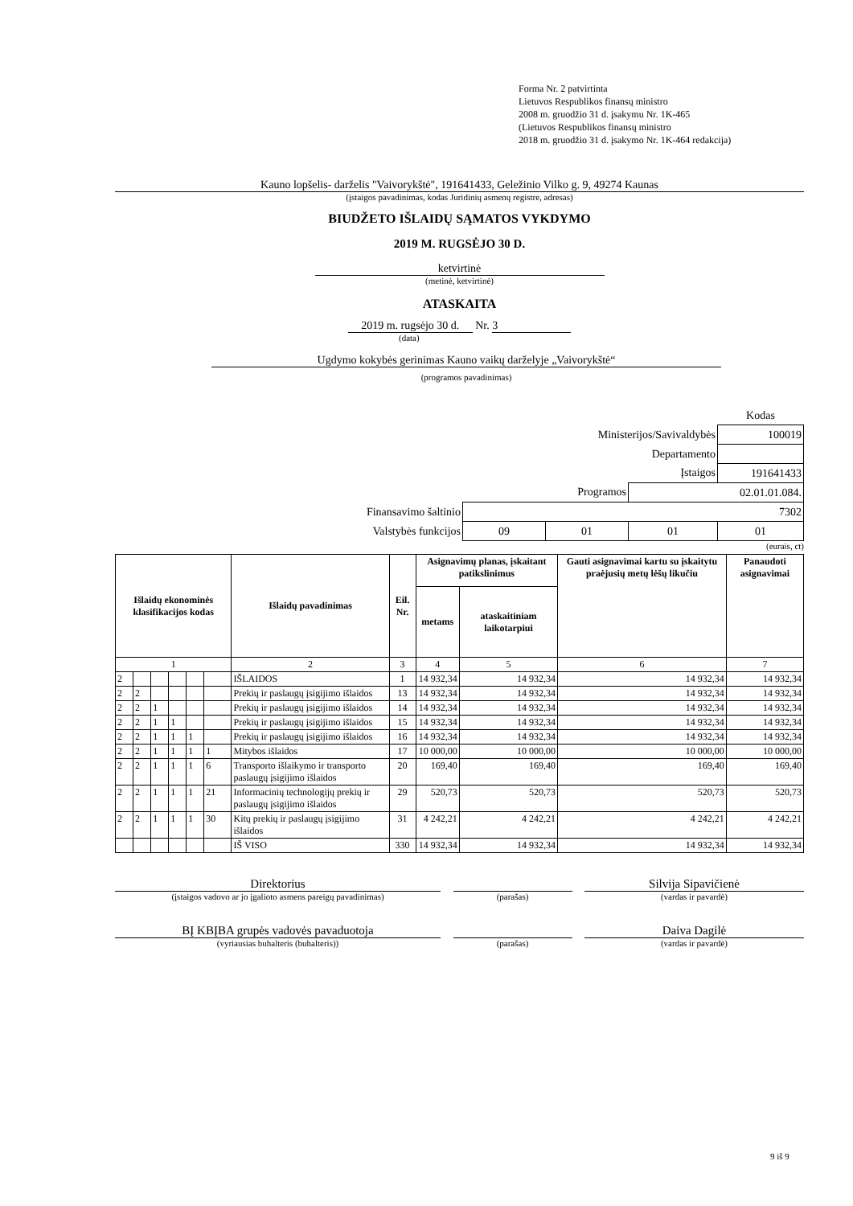Forma Nr. 2 patvirtinta
Lietuvos Respublikos finansų ministro
2008 m. gruodžio 31 d. įsakymu Nr. 1K-465
(Lietuvos Respublikos finansų ministro
2018 m. gruodžio 31 d. įsakymo Nr. 1K-464 redakcija)
Kauno lopšelis- darželis "Vaivorykštė", 191641433, Geležinio Vilko g. 9, 49274 Kaunas
(įstaigos pavadinimas, kodas Juridinių asmenų registre, adresas)
BIUDŽETO IŠLAIDŲ SĄMATOS VYKDYMO
2019 M. RUGSĖJO 30 D.
ketvirtinė
(metinė, ketvirtinė)
ATASKAITA
2019 m. rugsėjo 30 d. Nr. 3
(data)
Ugdymo kokybės gerinimas Kauno vaikų darželyje „Vaivorykštė“
(programos pavadinimas)
| | | | | Kodas |
| Ministerijos/Savivaldybės | | | | 100019 |
| Departamento | | | | |
| Įstaigos | | | | 191641433 |
| Programos | | | 02.01.01.084. | |
| Finansavimo šaltinio | 7302 | | | |
| Valstybės funkcijos | 09 | 01 | 01 | 01 |
(eurais, ct)
| Išlaidų ekonominės klasifikacijos kodas | | | | | | Išlaidų pavadinimas | Eil. Nr. | Asignavimų planas, įskaitant patikslinimus | | Gauti asignavimai kartu su įskaitytu praėjusių metų lėšų likučiu | Panaudoti asignavimai |
| --- | --- | --- | --- | --- | --- | --- | --- | --- | --- | --- | --- |
| | | | | | | | | metams | ataskaitiniam laikotarpiui | | |
| 1 | | | | | | 2 | 3 | 4 | 5 | 6 | 7 |
| 2 | | | | | | IŠLAIDOS | 1 | 14 932,34 | 14 932,34 | 14 932,34 | 14 932,34 |
| 2 | 2 | | | | | Prekių ir paslaugų įsigijimo išlaidos | 13 | 14 932,34 | 14 932,34 | 14 932,34 | 14 932,34 |
| 2 | 2 | 1 | | | | Prekių ir paslaugų įsigijimo išlaidos | 14 | 14 932,34 | 14 932,34 | 14 932,34 | 14 932,34 |
| 2 | 2 | 1 | 1 | | | Prekių ir paslaugų įsigijimo išlaidos | 15 | 14 932,34 | 14 932,34 | 14 932,34 | 14 932,34 |
| 2 | 2 | 1 | 1 | 1 | | Prekių ir paslaugų įsigijimo išlaidos | 16 | 14 932,34 | 14 932,34 | 14 932,34 | 14 932,34 |
| 2 | 2 | 1 | 1 | 1 | 1 | Mitybos išlaidos | 17 | 10 000,00 | 10 000,00 | 10 000,00 | 10 000,00 |
| 2 | 2 | 1 | 1 | 1 | 6 | Transporto išlaikymo ir transporto paslaugų įsigijimo išlaidos | 20 | 169,40 | 169,40 | 169,40 | 169,40 |
| 2 | 2 | 1 | 1 | 1 | 21 | Informacinių technologijų prekių ir paslaugų įsigijimo išlaidos | 29 | 520,73 | 520,73 | 520,73 | 520,73 |
| 2 | 2 | 1 | 1 | 1 | 30 | Kitų prekių ir paslaugų įsigijimo išlaidos | 31 | 4 242,21 | 4 242,21 | 4 242,21 | 4 242,21 |
| | | | | | | IŠ VISO | 330 | 14 932,34 | 14 932,34 | 14 932,34 | 14 932,34 |
Direktorius
(įstaigos vadovo ar jo įgalioto asmens pareigų pavadinimas)
(parašas)
Silvija Sipavičienė
(vardas ir pavardė)
BĮ KBĮBA grupės vadovės pavaduotoja
(vyriausias buhalteris (buhalteris))
(parašas)
Daiva Dagilė
(vardas ir pavardė)
9 iš 9